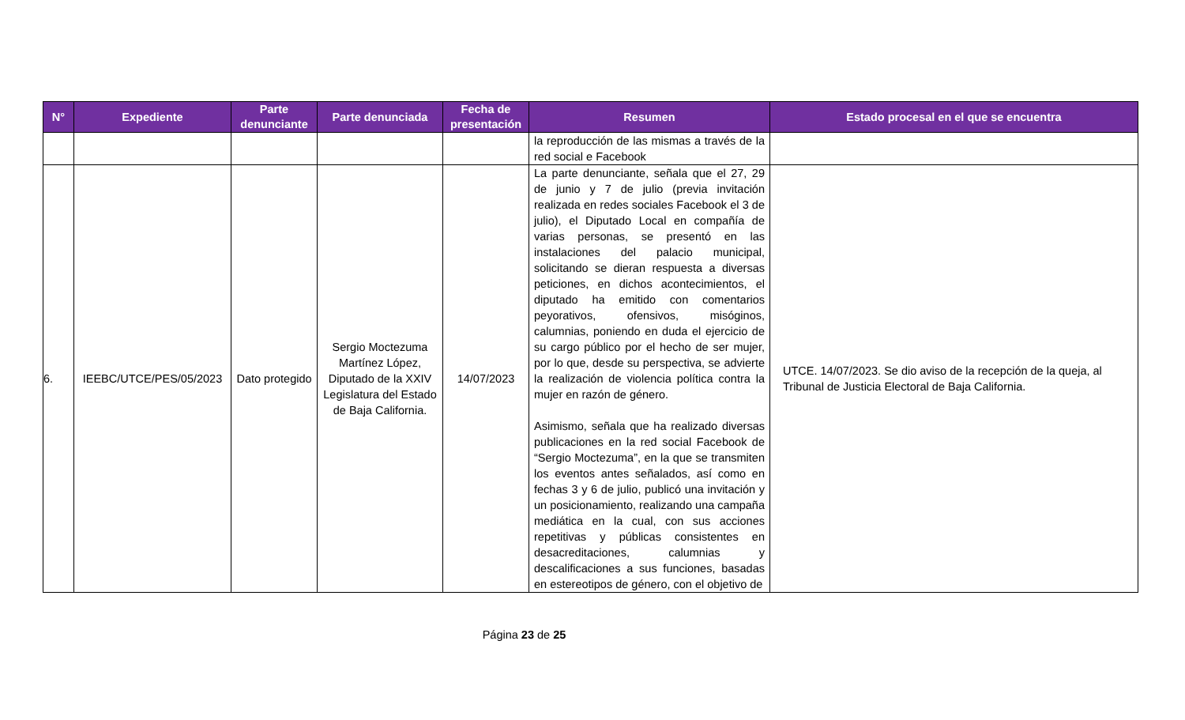| N° | Expediente | Parte denunciante | Parte denunciada | Fecha de presentación | Resumen | Estado procesal en el que se encuentra |
| --- | --- | --- | --- | --- | --- | --- |
| | | | | | la reproducción de las mismas a través de la red social e Facebook | |
| 6. | IEEBC/UTCE/PES/05/2023 | Dato protegido | Sergio Moctezuma Martínez López, Diputado de la XXIV Legislatura del Estado de Baja California. | 14/07/2023 | La parte denunciante, señala que el 27, 29 de junio y 7 de julio (previa invitación realizada en redes sociales Facebook el 3 de julio), el Diputado Local en compañía de varias personas, se presentó en las instalaciones del palacio municipal, solicitando se dieran respuesta a diversas peticiones, en dichos acontecimientos, el diputado ha emitido con comentarios peyorativos, ofensivos, misóginos, calumnias, poniendo en duda el ejercicio de su cargo público por el hecho de ser mujer, por lo que, desde su perspectiva, se advierte la realización de violencia política contra la mujer en razón de género. Asimismo, señala que ha realizado diversas publicaciones en la red social Facebook de “Sergio Moctezuma”, en la que se transmiten los eventos antes señalados, así como en fechas 3 y 6 de julio, publicó una invitación y un posicionamiento, realizando una campaña mediática en la cual, con sus acciones repetitivas y públicas consistentes en desacreditaciones, calumnias y descalificaciones a sus funciones, basadas en estereotipos de género, con el objetivo de | UTCE. 14/07/2023. Se dio aviso de la recepción de la queja, al Tribunal de Justicia Electoral de Baja California. |
Página 23 de 25